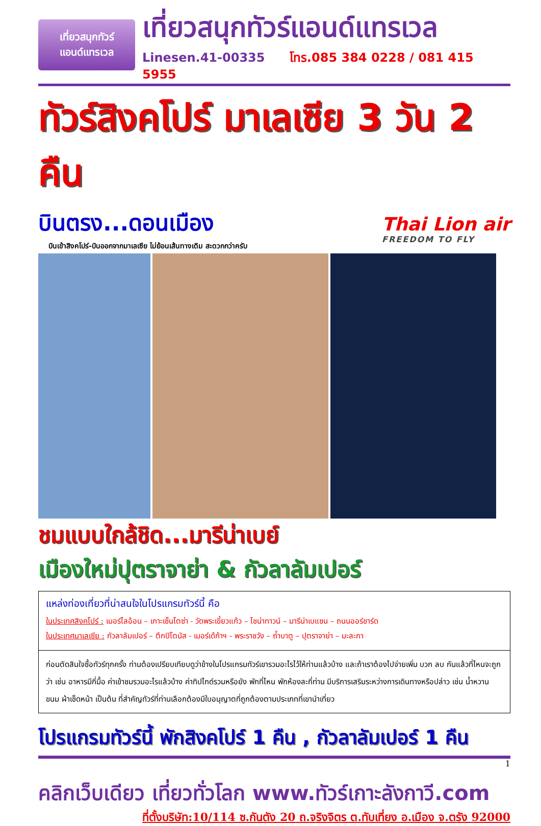เที่ยวสนุกทัวร์
แอนด์แทรเวล
เที่ยวสนุกทัวร์แอนด์แทรเวล
Linesen.41-00335 โทร.085 384 0228 / 081 415 5955
ทัวร์สิงคโปร์ มาเลเซีย 3 วัน 2 คืน
บินตรง...ดอนเมือง
บินเข้าสิงคโปร์-บินออกจากมาเลเซีย ไม่ย้อนเส้นทางเดิม สะดวกกว่าครับ
Thai Lion air
FREEDOM TO FLY
ชมแบบใกล้ชิด...มารีน่าเบย์
เมืองใหม่ปุตราจาย่า & กัวลาลัมเปอร์
แหล่งท่องเที่ยวที่น่าสนใจในโปรแกรมทัวร์นี้ คือ
ในประเทศสิงคโปร์ : เมอร์ไลอ้อน – เกาะเซ็นโตซ่า - วัดพระเขี้ยวแก้ว – ไชน่าทาวน์ – มารีน่าเบแซน – ถนนออร์ชาร์ด
ในประเทศมาเลเซีย : กัวลาลัมเปอร์ – ตึกปิโตนัส - เมอร์เด้ก้าฯ - พระราชวัง – ถ้ำบาตู – ปุตราจาย่า – มะละกา
ก่อนตัดสินใจซื้อทัวร์ทุกครั้ง ท่านต้องเปรียบเทียบดูว่าข้างในโปรแกรมทัวร์เขารวมอะไรไว้ให้ท่านแล้วบ้าง และถ้าเราต้องไปจ่ายเพิ่ม บวก ลบ กันแล้วที่ไหนจะถูกว่า เช่น อาหารมีกี่มื้อ ค่าเข้าชมรวมอะไรแล้วบ้าง ค่าทิปไกด์รวมหรือยัง พักที่ไหน พักห้องละกี่ท่าน มีบริการเสริมระหว่างการเดินทางหรือปล่าว เช่น น้ำหวาน ขนม ผ้าเช็ดหน้า เป็นต้น ที่สำคัญทัวร์ที่ท่านเลือกต้องมีใบอนุญาตที่ถูกต้องตามประเภทที่เขานำเที่ยว
โปรแกรมทัวร์นี้ พักสิงคโปร์ 1 คืน , กัวลาลัมเปอร์ 1 คืน
1
คลิกเว็บเดียว เที่ยวทั่วโลก www.ทัวร์เกาะลังกาวี.com
ที่ตั้งบริษัท:10/114 ซ.กันตัง 20 ถ.จริงจิตร ต.ทับเที่ยง อ.เมือง จ.ตรัง 92000